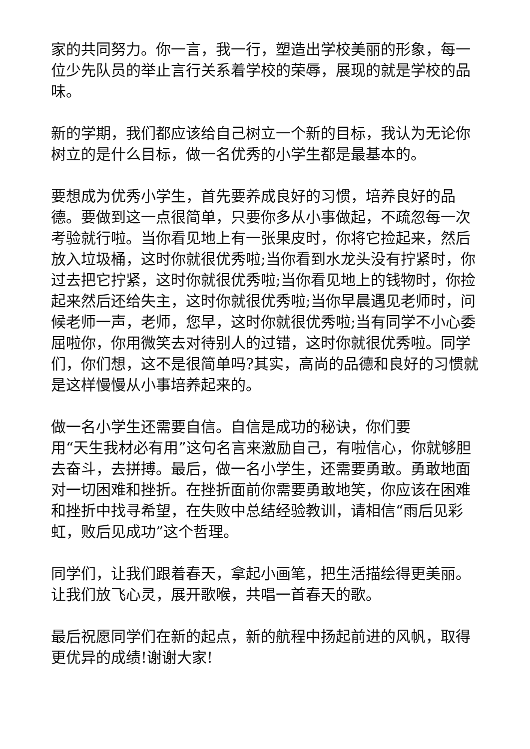家的共同努力。你一言，我一行，塑造出学校美丽的形象，每一位少先队员的举止言行关系着学校的荣辱，展现的就是学校的品味。
新的学期，我们都应该给自己树立一个新的目标，我认为无论你树立的是什么目标，做一名优秀的小学生都是最基本的。
要想成为优秀小学生，首先要养成良好的习惯，培养良好的品德。要做到这一点很简单，只要你多从小事做起，不疏忽每一次考验就行啦。当你看见地上有一张果皮时，你将它捡起来，然后放入垃圾桶，这时你就很优秀啦;当你看到水龙头没有拧紧时，你过去把它拧紧，这时你就很优秀啦;当你看见地上的钱物时，你捡起来然后还给失主，这时你就很优秀啦;当你早晨遇见老师时，问候老师一声，老师，您早，这时你就很优秀啦;当有同学不小心委屈啦你，你用微笑去对待别人的过错，这时你就很优秀啦。同学们，你们想，这不是很简单吗?其实，高尚的品德和良好的习惯就是这样慢慢从小事培养起来的。
做一名小学生还需要自信。自信是成功的秘诀，你们要
用“天生我材必有用”这句名言来激励自己，有啦信心，你就够胆去奋斗，去拼搏。最后，做一名小学生，还需要勇敢。勇敢地面对一切困难和挫折。在挫折面前你需要勇敢地笑，你应该在困难和挫折中找寻希望，在失败中总结经验教训，请相信“雨后见彩虹，败后见成功”这个哲理。
同学们，让我们跟着春天，拿起小画笔，把生活描绘得更美丽。让我们放飞心灵，展开歌喉，共唱一首春天的歌。
最后祝愿同学们在新的起点，新的航程中扬起前进的风帆，取得更优异的成绩!谢谢大家!